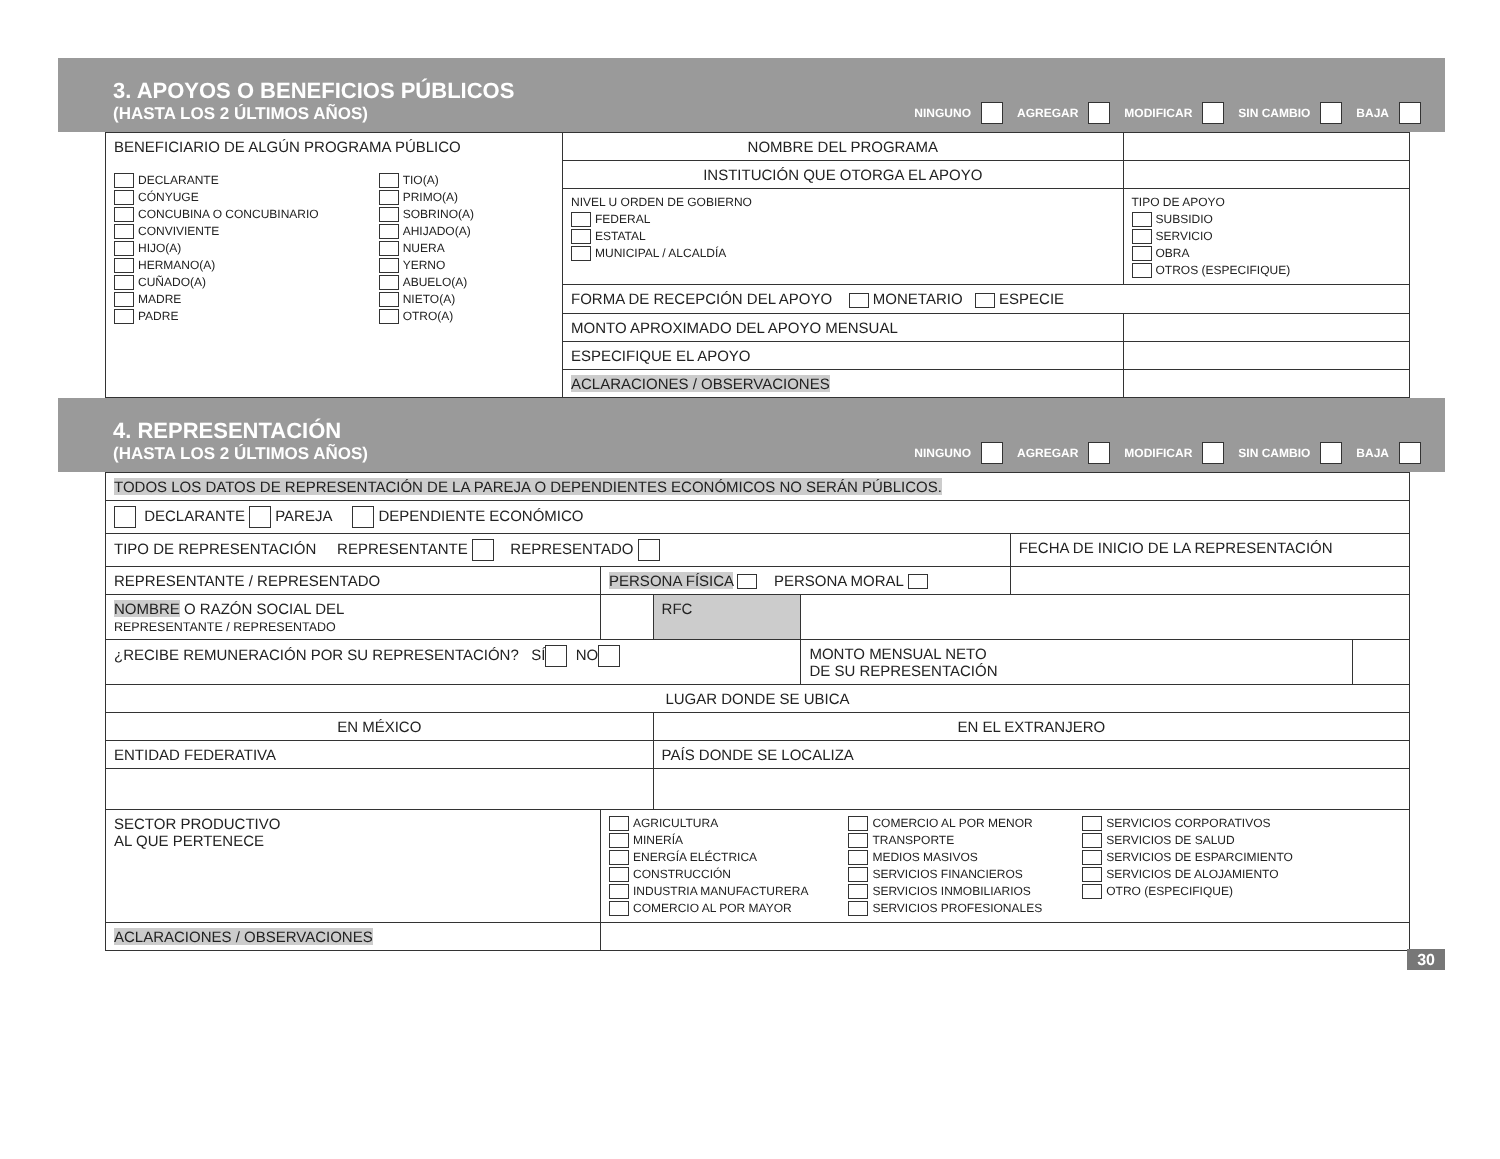3. APOYOS O BENEFICIOS PÚBLICOS
(HASTA LOS 2 ÚLTIMOS AÑOS)
NINGUNO AGREGAR MODIFICAR SIN CAMBIO ✕ BAJA
| BENEFICIARIO DE ALGÚN PROGRAMA PÚBLICO DECLARANTE CÓNYUGE CONCUBINA O CONCUBINARIO CONVIVIENTE HIJO(A) HERMANO(A) CUÑADO(A) MADRE PADRE TIO(A) PRIMO(A) SOBRINO(A) AHIJADO(A) NUERA YERNO ABUELO(A) NIETO(A) OTRO(A) | NOMBRE DEL PROGRAMA | |
| | INSTITUCIÓN QUE OTORGA EL APOYO | |
| | NIVEL U ORDEN DE GOBIERNO FEDERAL ESTATAL MUNICIPAL / ALCALDÍA | TIPO DE APOYO SUBSIDIO SERVICIO OBRA OTROS (ESPECIFIQUE) |
| | FORMA DE RECEPCIÓN DEL APOYO MONETARIO ESPECIE | |
| | MONTO APROXIMADO DEL APOYO MENSUAL | |
| | ESPECIFIQUE EL APOYO | |
| | ACLARACIONES / OBSERVACIONES | |
4. REPRESENTACIÓN
(HASTA LOS 2 ÚLTIMOS AÑOS)
NINGUNO AGREGAR MODIFICAR SIN CAMBIO ✕ BAJA
| TODOS LOS DATOS DE REPRESENTACIÓN DE LA PAREJA O DEPENDIENTES ECONÓMICOS NO SERÁN PÚBLICOS. | | | | | |
| DECLARANTE PAREJA DEPENDIENTE ECONÓMICO | | | | | |
| TIPO DE REPRESENTACIÓN REPRESENTANTE REPRESENTADO | | | | FECHA DE INICIO DE LA REPRESENTACIÓN | |
| REPRESENTANTE / REPRESENTADO | PERSONA FÍSICA PERSONA MORAL | | | | |
| NOMBRE O RAZÓN SOCIAL DEL REPRESENTANTE / REPRESENTADO | | RFC | | | |
| ¿RECIBE REMUNERACIÓN POR SU REPRESENTACIÓN? SÍ NO | | | MONTO MENSUAL NETO DE SU REPRESENTACIÓN | | |
| LUGAR DONDE SE UBICA | | | | | |
| EN MÉXICO | | EN EL EXTRANJERO | | | |
| ENTIDAD FEDERATIVA | | PAÍS DONDE SE LOCALIZA | | | |
| SECTOR PRODUCTIVO AL QUE PERTENECE | AGRICULTURA MINERÍA ENERGÍA ELÉCTRICA CONSTRUCCIÓN INDUSTRIA MANUFACTURERA COMERCIO AL POR MAYOR COMERCIO AL POR MENOR TRANSPORTE MEDIOS MASIVOS SERVICIOS FINANCIEROS SERVICIOS INMOBILIARIOS SERVICIOS PROFESIONALES SERVICIOS CORPORATIVOS SERVICIOS DE SALUD SERVICIOS DE ESPARCIMIENTO SERVICIOS DE ALOJAMIENTO OTRO (ESPECIFIQUE) | | | | |
| ACLARACIONES / OBSERVACIONES | | | | | |
30